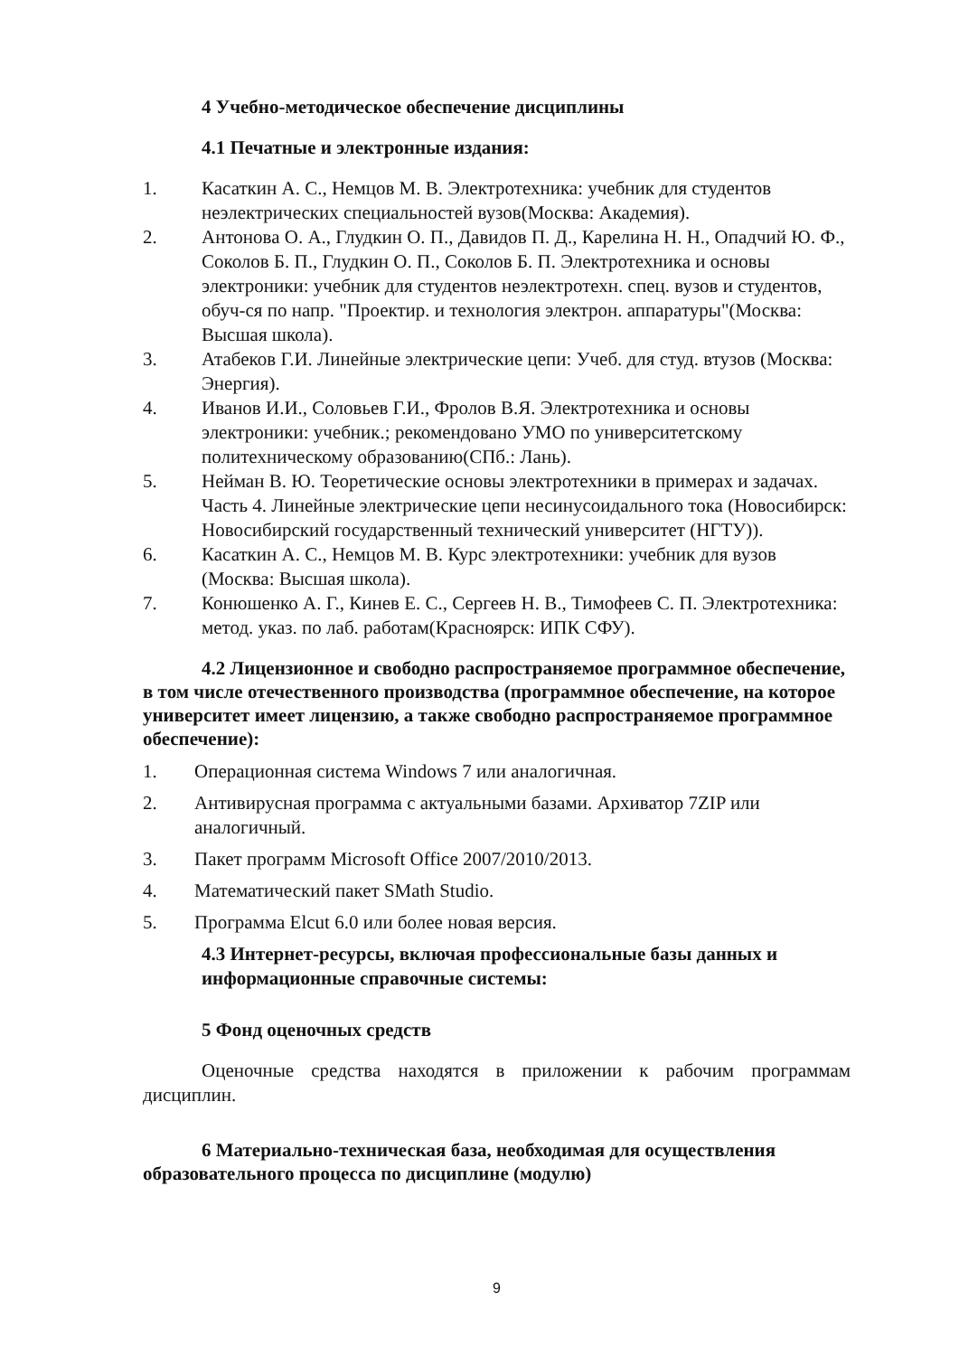4 Учебно-методическое обеспечение дисциплины
4.1 Печатные и электронные издания:
1. Касаткин А. С., Немцов М. В. Электротехника: учебник для студентов неэлектрических специальностей вузов(Москва: Академия).
2. Антонова О. А., Глудкин О. П., Давидов П. Д., Карелина Н. Н., Опадчий Ю. Ф., Соколов Б. П., Глудкин О. П., Соколов Б. П. Электротехника и основы электроники: учебник для студентов неэлектротехн. спец. вузов и студентов, обуч-ся по напр. "Проектир. и технология электрон. аппаратуры"(Москва: Высшая школа).
3. Атабеков Г.И. Линейные электрические цепи: Учеб. для студ. втузов (Москва: Энергия).
4. Иванов И.И., Соловьев Г.И., Фролов В.Я. Электротехника и основы электроники: учебник.; рекомендовано УМО по университетскому политехническому образованию(СПб.: Лань).
5. Нейман В. Ю. Теоретические основы электротехники в примерах и задачах. Часть 4. Линейные электрические цепи несинусоидального тока (Новосибирск: Новосибирский государственный технический университет (НГТУ)).
6. Касаткин А. С., Немцов М. В. Курс электротехники: учебник для вузов (Москва: Высшая школа).
7. Конюшенко А. Г., Кинев Е. С., Сергеев Н. В., Тимофеев С. П. Электротехника: метод. указ. по лаб. работам(Красноярск: ИПК СФУ).
4.2 Лицензионное и свободно распространяемое программное обеспечение, в том числе отечественного производства (программное обеспечение, на которое университет имеет лицензию, а также свободно распространяемое программное обеспечение):
1. Операционная система Windows 7 или аналогичная.
2. Антивирусная программа с актуальными базами. Архиватор 7ZIP или аналогичный.
3. Пакет программ Microsoft Office 2007/2010/2013.
4. Математический пакет SMath Studio.
5. Программа Elcut 6.0 или более новая версия.
4.3 Интернет-ресурсы, включая профессиональные базы данных и информационные справочные системы:
5 Фонд оценочных средств
Оценочные средства находятся в приложении к рабочим программам дисциплин.
6 Материально-техническая база, необходимая для осуществления образовательного процесса по дисциплине (модулю)
9